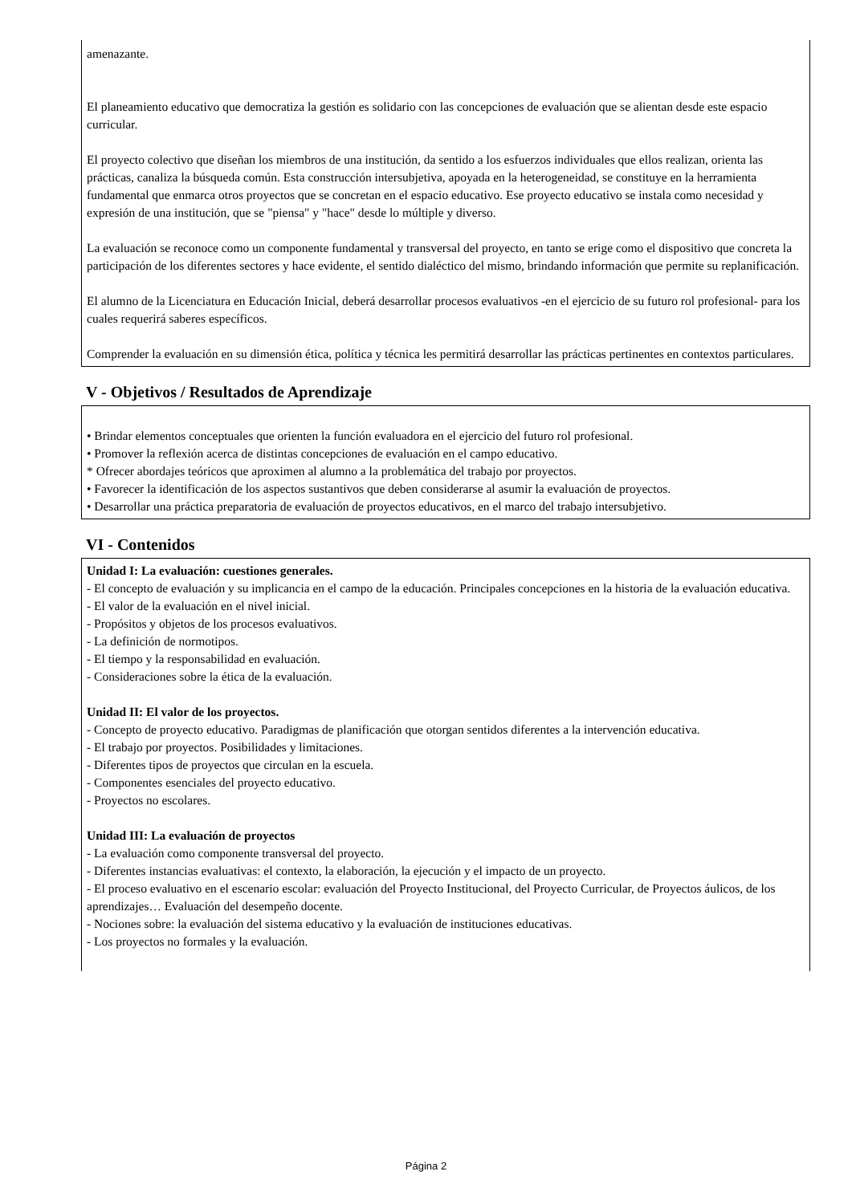amenazante.
El planeamiento educativo que democratiza la gestión es solidario con las concepciones de evaluación que se alientan desde este espacio curricular.
El proyecto colectivo que diseñan los miembros de una institución, da sentido a los esfuerzos individuales que ellos realizan, orienta las prácticas, canaliza la búsqueda común. Esta construcción intersubjetiva, apoyada en la heterogeneidad, se constituye en la herramienta fundamental que enmarca otros proyectos que se concretan en el espacio educativo. Ese proyecto educativo se instala como necesidad y expresión de una institución, que se "piensa" y "hace" desde lo múltiple y diverso.
La evaluación se reconoce como un componente fundamental y transversal del proyecto, en tanto se erige como el dispositivo que concreta la participación de los diferentes sectores y hace evidente, el sentido dialéctico del mismo, brindando información que permite su replanificación.
El alumno de la Licenciatura en Educación Inicial, deberá desarrollar procesos evaluativos -en el ejercicio de su futuro rol profesional- para los cuales requerirá saberes específicos.
Comprender la evaluación en su dimensión ética, política y técnica les permitirá desarrollar las prácticas pertinentes en contextos particulares.
V - Objetivos / Resultados de Aprendizaje
• Brindar elementos conceptuales que orienten la función evaluadora en el ejercicio del futuro rol profesional.
• Promover la reflexión acerca de distintas concepciones de evaluación en el campo educativo.
* Ofrecer abordajes teóricos que aproximen al alumno a la problemática del trabajo por proyectos.
• Favorecer la identificación de los aspectos sustantivos que deben considerarse al asumir la evaluación de proyectos.
• Desarrollar una práctica preparatoria de evaluación de proyectos educativos, en el marco del trabajo intersubjetivo.
VI - Contenidos
Unidad I: La evaluación: cuestiones generales.
- El concepto de evaluación y su implicancia en el campo de la educación. Principales concepciones en la historia de la evaluación educativa.
- El valor de la evaluación en el nivel inicial.
- Propósitos y objetos de los procesos evaluativos.
- La definición de normotipos.
- El tiempo y la responsabilidad en evaluación.
- Consideraciones sobre la ética de la evaluación.
Unidad II: El valor de los proyectos.
- Concepto de proyecto educativo. Paradigmas de planificación que otorgan sentidos diferentes a la intervención educativa.
- El trabajo por proyectos. Posibilidades y limitaciones.
- Diferentes tipos de proyectos que circulan en la escuela.
- Componentes esenciales del proyecto educativo.
- Proyectos no escolares.
Unidad III: La evaluación de proyectos
- La evaluación como componente transversal del proyecto.
- Diferentes instancias evaluativas: el contexto, la elaboración, la ejecución y el impacto de un proyecto.
- El proceso evaluativo en el escenario escolar: evaluación del Proyecto Institucional, del Proyecto Curricular, de Proyectos áulicos, de los aprendizajes… Evaluación del desempeño docente.
- Nociones sobre: la evaluación del sistema educativo y la evaluación de instituciones educativas.
- Los proyectos no formales y la evaluación.
Página 2